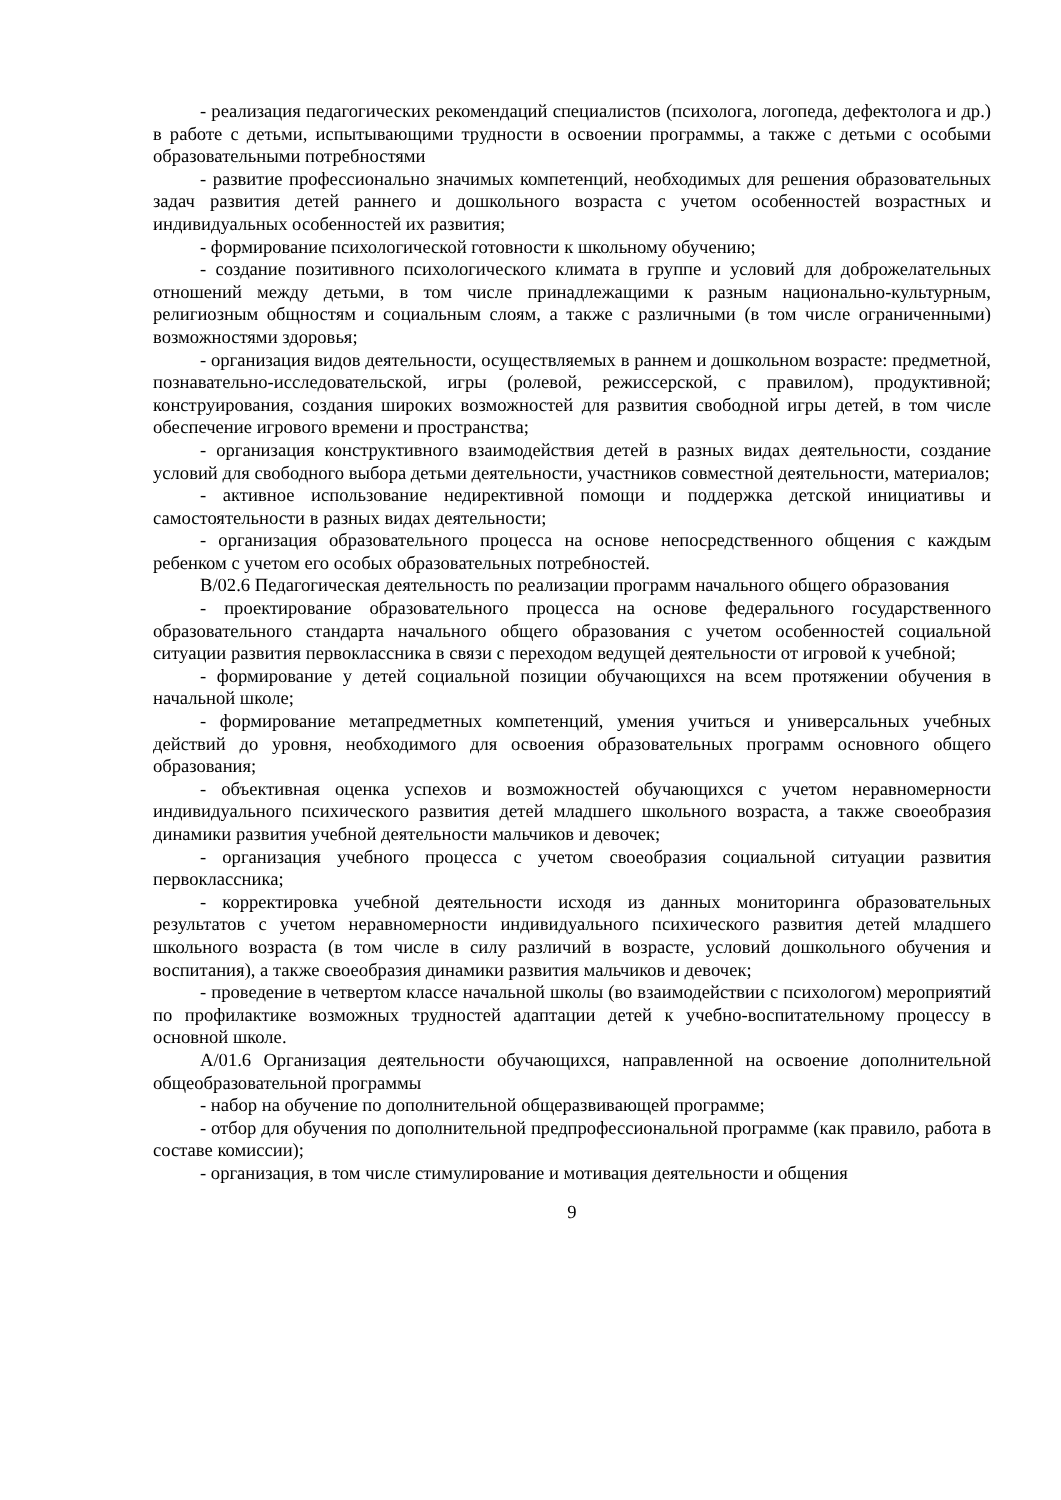- реализация педагогических рекомендаций специалистов (психолога, логопеда, дефектолога и др.) в работе с детьми, испытывающими трудности в освоении программы, а также с детьми с особыми образовательными потребностями
- развитие профессионально значимых компетенций, необходимых для решения образовательных задач развития детей раннего и дошкольного возраста с учетом особенностей возрастных и индивидуальных особенностей их развития;
- формирование психологической готовности к школьному обучению;
- создание позитивного психологического климата в группе и условий для доброжелательных отношений между детьми, в том числе принадлежащими к разным национально-культурным, религиозным общностям и социальным слоям, а также с различными (в том числе ограниченными) возможностями здоровья;
- организация видов деятельности, осуществляемых в раннем и дошкольном возрасте: предметной, познавательно-исследовательской, игры (ролевой, режиссерской, с правилом), продуктивной; конструирования, создания широких возможностей для развития свободной игры детей, в том числе обеспечение игрового времени и пространства;
- организация конструктивного взаимодействия детей в разных видах деятельности, создание условий для свободного выбора детьми деятельности, участников совместной деятельности, материалов;
- активное использование недирективной помощи и поддержка детской инициативы и самостоятельности в разных видах деятельности;
- организация образовательного процесса на основе непосредственного общения с каждым ребенком с учетом его особых образовательных потребностей.
В/02.6 Педагогическая деятельность по реализации программ начального общего образования
- проектирование образовательного процесса на основе федерального государственного образовательного стандарта начального общего образования с учетом особенностей социальной ситуации развития первоклассника в связи с переходом ведущей деятельности от игровой к учебной;
- формирование у детей социальной позиции обучающихся на всем протяжении обучения в начальной школе;
- формирование метапредметных компетенций, умения учиться и универсальных учебных действий до уровня, необходимого для освоения образовательных программ основного общего образования;
- объективная оценка успехов и возможностей обучающихся с учетом неравномерности индивидуального психического развития детей младшего школьного возраста, а также своеобразия динамики развития учебной деятельности мальчиков и девочек;
- организация учебного процесса с учетом своеобразия социальной ситуации развития первоклассника;
- корректировка учебной деятельности исходя из данных мониторинга образовательных результатов с учетом неравномерности индивидуального психического развития детей младшего школьного возраста (в том числе в силу различий в возрасте, условий дошкольного обучения и воспитания), а также своеобразия динамики развития мальчиков и девочек;
- проведение в четвертом классе начальной школы (во взаимодействии с психологом) мероприятий по профилактике возможных трудностей адаптации детей к учебно-воспитательному процессу в основной школе.
А/01.6 Организация деятельности обучающихся, направленной на освоение дополнительной общеобразовательной программы
- набор на обучение по дополнительной общеразвивающей программе;
- отбор для обучения по дополнительной предпрофессиональной программе (как правило, работа в составе комиссии);
- организация, в том числе стимулирование и мотивация деятельности и общения
9